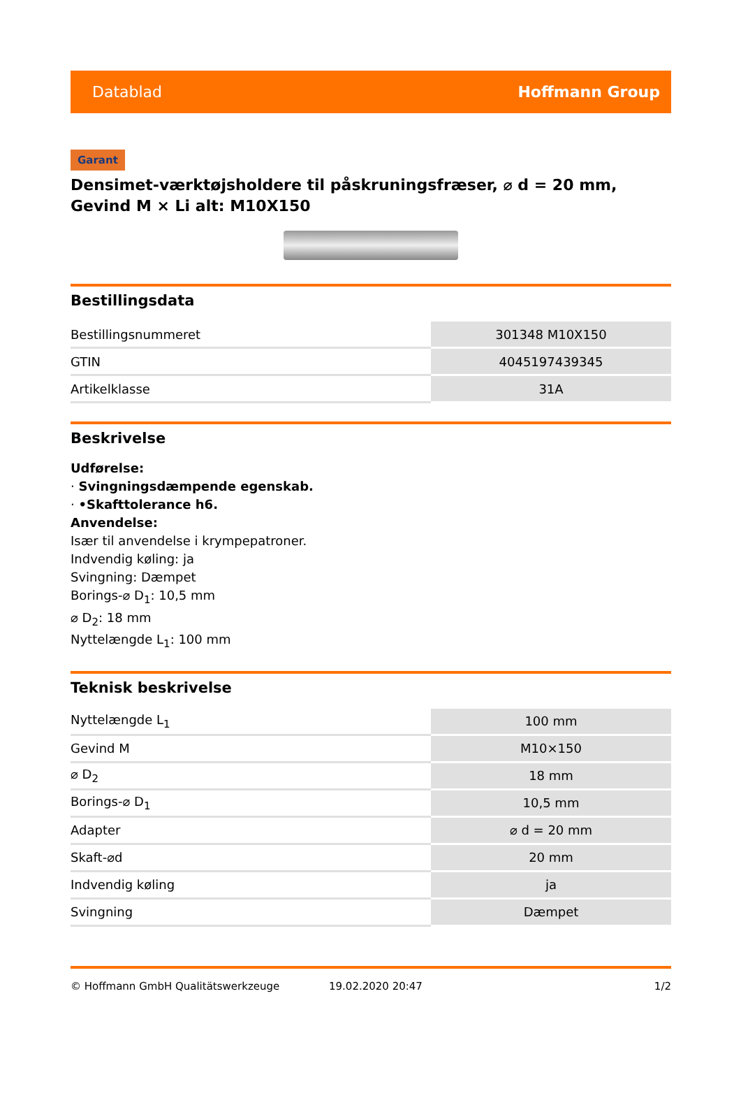Datablad Hoffmann Group
Garant
Densimet-værktøjsholdere til påskruningsfræser, ⌀ d = 20 mm, Gevind M × Li alt: M10X150
Bestillingsdata
| Bestillingsnummeret | 301348 M10X150 |
| GTIN | 4045197439345 |
| Artikelklasse | 31A |
Beskrivelse
Udførelse:
· Svingningsdæmpende egenskab.
· •Skafttolerance h6.
Anvendelse:
Især til anvendelse i krympepatroner.
Indvendig køling: ja
Svingning: Dæmpet
Borings-⌀ D<sub>1</sub>: 10,5 mm
⌀ D<sub>2</sub>: 18 mm
Nyttelængde L<sub>1</sub>: 100 mm
Teknisk beskrivelse
| Nyttelængde L<sub>1</sub> | 100 mm |
| Gevind M | M10×150 |
| ⌀ D<sub>2</sub> | 18 mm |
| Borings-⌀ D<sub>1</sub> | 10,5 mm |
| Adapter | ⌀ d = 20 mm |
| Skaft-⌀d | 20 mm |
| Indvendig køling | ja |
| Svingning | Dæmpet |
© Hoffmann GmbH Qualitätswerkzeuge 19.02.2020 20:47 1/2